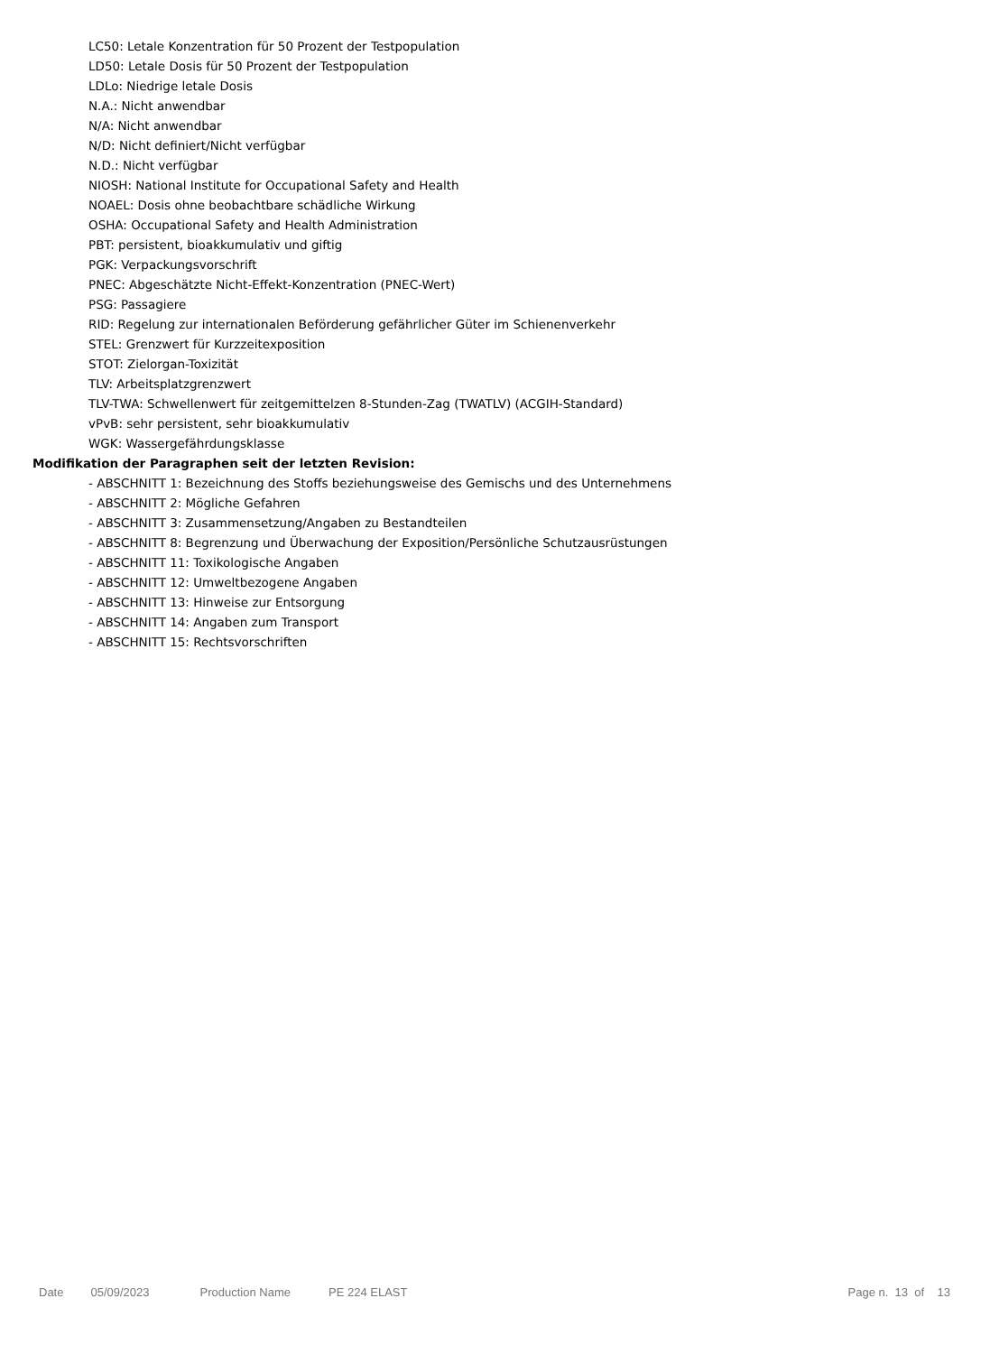LC50: Letale Konzentration für 50 Prozent der Testpopulation
LD50: Letale Dosis für 50 Prozent der Testpopulation
LDLo: Niedrige letale Dosis
N.A.: Nicht anwendbar
N/A: Nicht anwendbar
N/D: Nicht definiert/Nicht verfügbar
N.D.: Nicht verfügbar
NIOSH: National Institute for Occupational Safety and Health
NOAEL: Dosis ohne beobachtbare schädliche Wirkung
OSHA: Occupational Safety and Health Administration
PBT: persistent, bioakkumulativ und giftig
PGK: Verpackungsvorschrift
PNEC: Abgeschätzte Nicht-Effekt-Konzentration (PNEC-Wert)
PSG: Passagiere
RID: Regelung zur internationalen Beförderung gefährlicher Güter im Schienenverkehr
STEL: Grenzwert für Kurzzeitexposition
STOT: Zielorgan-Toxizität
TLV: Arbeitsplatzgrenzwert
TLV-TWA: Schwellenwert für zeitgemittelzen 8-Stunden-Zag (TWATLV) (ACGIH-Standard)
vPvB: sehr persistent, sehr bioakkumulativ
WGK: Wassergefährdungsklasse
Modifikation der Paragraphen seit der letzten Revision:
- ABSCHNITT 1: Bezeichnung des Stoffs beziehungsweise des Gemischs und des Unternehmens
- ABSCHNITT 2: Mögliche Gefahren
- ABSCHNITT 3: Zusammensetzung/Angaben zu Bestandteilen
- ABSCHNITT 8: Begrenzung und Überwachung der Exposition/Persönliche Schutzausrüstungen
- ABSCHNITT 11: Toxikologische Angaben
- ABSCHNITT 12: Umweltbezogene Angaben
- ABSCHNITT 13: Hinweise zur Entsorgung
- ABSCHNITT 14: Angaben zum Transport
- ABSCHNITT 15: Rechtsvorschriften
Date 05/09/2023 Production Name PE 224 ELAST Page n. 13 of 13